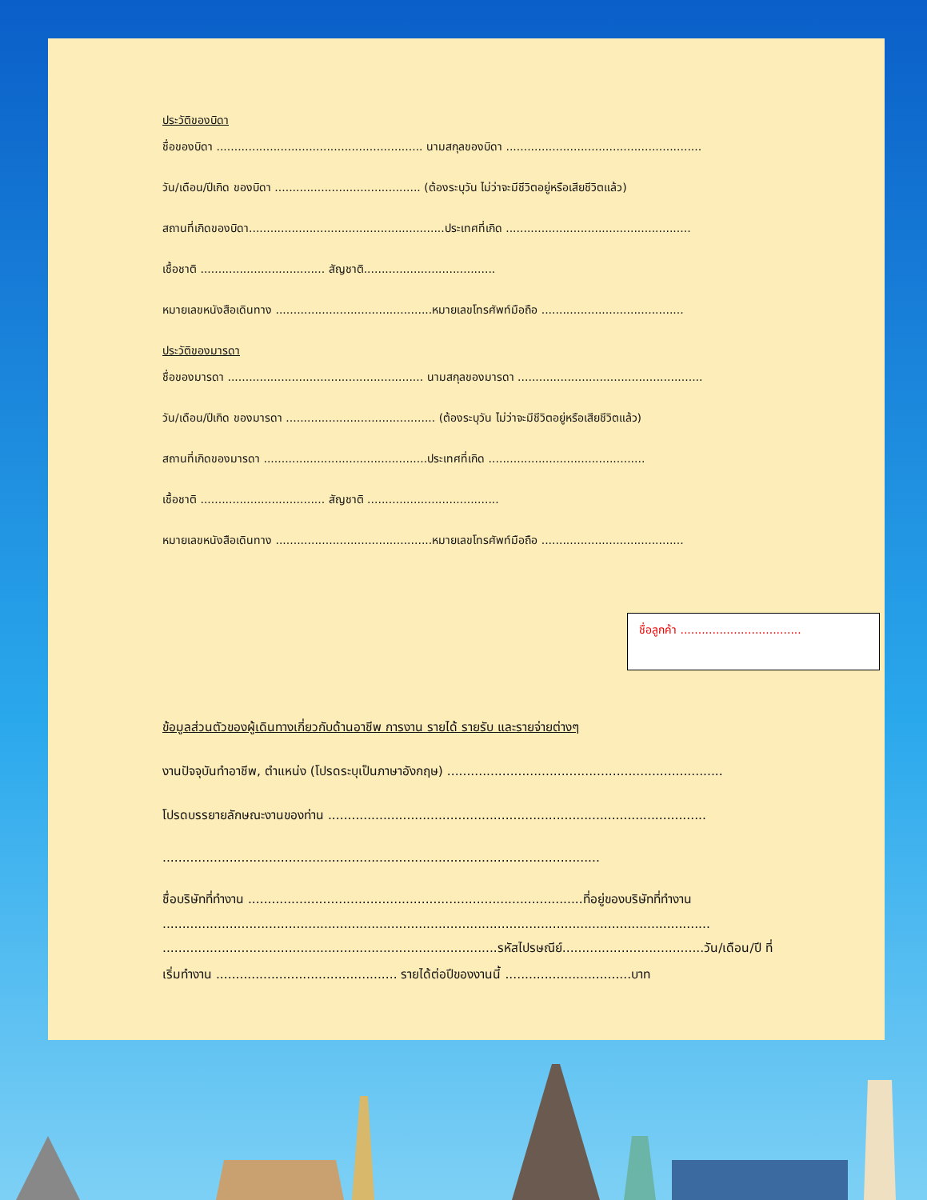ประวัติของบิดา
ชื่อของบิดา .......................................................... นามสกุลของบิดา .......................................................
วัน/เดือน/ปีเกิด ของบิดา ......................................... (ต้องระบุวัน ไม่ว่าจะมีชีวิตอยู่หรือเสียชีวิตแล้ว)
สถานที่เกิดของบิดา.......................................................ประเทศที่เกิด ....................................................
เชื้อชาติ ................................... สัญชาติ.....................................
หมายเลขหนังสือเดินทาง ............................................หมายเลขโทรศัพท์มือถือ ........................................
ประวัติของมารดา
ชื่อของมารดา ....................................................... นามสกุลของมารดา ....................................................
วัน/เดือน/ปีเกิด ของมารดา .......................................... (ต้องระบุวัน ไม่ว่าจะมีชีวิตอยู่หรือเสียชีวิตแล้ว)
สถานที่เกิดของมารดา ..............................................ประเทศที่เกิด ............................................
เชื้อชาติ ................................... สัญชาติ .....................................
หมายเลขหนังสือเดินทาง ............................................หมายเลขโทรศัพท์มือถือ ........................................
ชื่อลูกค้า ..................................
ข้อมูลส่วนตัวของผู้เดินทางเกี่ยวกับด้านอาชีพ การงาน รายได้ รายรับ และรายจ่ายต่างๆ
งานปัจจุบันทำอาชีพ, ตำแหน่ง (โปรดระบุเป็นภาษาอังกฤษ) ......................................................................
โปรดบรรยายลักษณะงานของท่าน ................................................................................................
...............................................................................................................
ชื่อบริษัทที่ทำงาน .....................................................................................ที่อยู่ของบริษัทที่ทำงาน
...........................................................................................................................................
.....................................................................................รหัสไปรษณีย์....................................วัน/เดือน/ปี ที่
เริ่มทำงาน .............................................. รายได้ต่อปีของงานนี้ ................................บาท